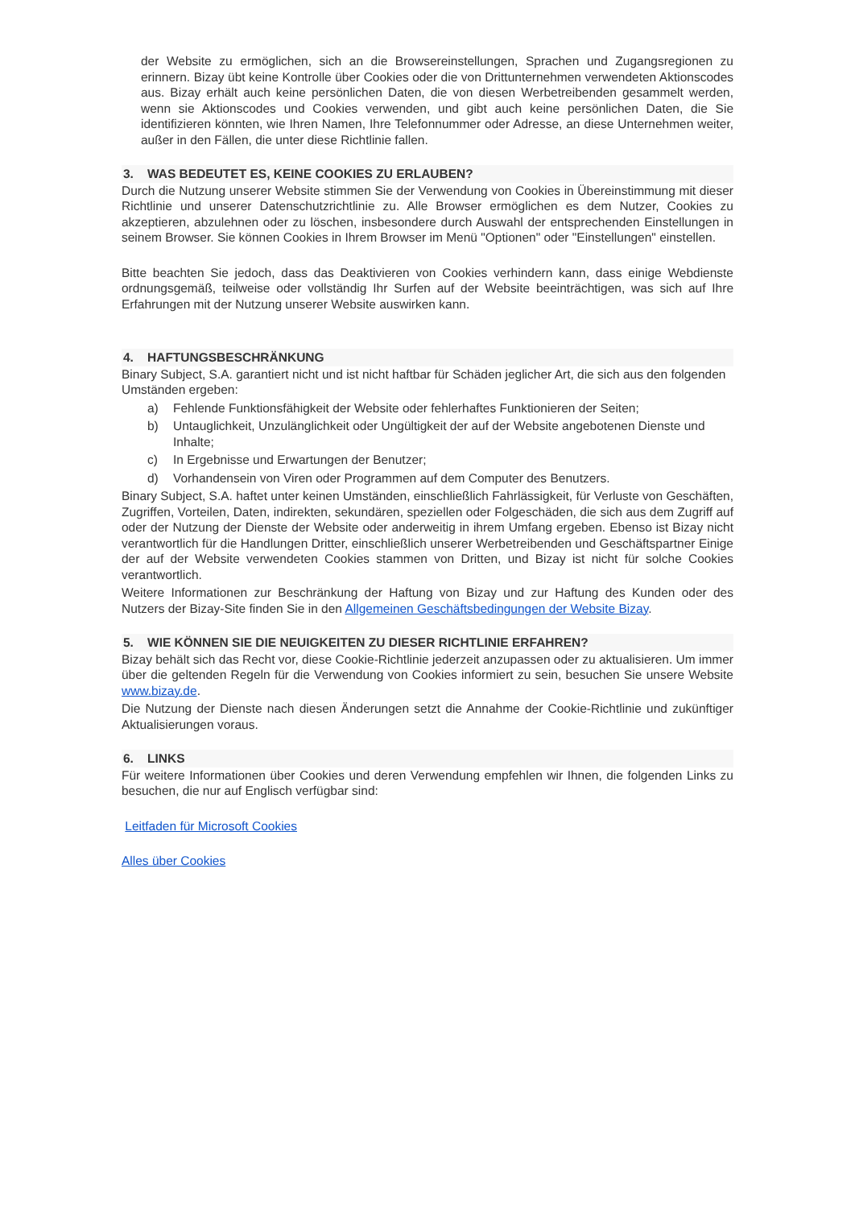der Website zu ermöglichen, sich an die Browsereinstellungen, Sprachen und Zugangsregionen zu erinnern. Bizay übt keine Kontrolle über Cookies oder die von Drittunternehmen verwendeten Aktionscodes aus. Bizay erhält auch keine persönlichen Daten, die von diesen Werbetreibenden gesammelt werden, wenn sie Aktionscodes und Cookies verwenden, und gibt auch keine persönlichen Daten, die Sie identifizieren könnten, wie Ihren Namen, Ihre Telefonnummer oder Adresse, an diese Unternehmen weiter, außer in den Fällen, die unter diese Richtlinie fallen.
3. WAS BEDEUTET ES, KEINE COOKIES ZU ERLAUBEN?
Durch die Nutzung unserer Website stimmen Sie der Verwendung von Cookies in Übereinstimmung mit dieser Richtlinie und unserer Datenschutzrichtlinie zu. Alle Browser ermöglichen es dem Nutzer, Cookies zu akzeptieren, abzulehnen oder zu löschen, insbesondere durch Auswahl der entsprechenden Einstellungen in seinem Browser. Sie können Cookies in Ihrem Browser im Menü "Optionen" oder "Einstellungen" einstellen.
Bitte beachten Sie jedoch, dass das Deaktivieren von Cookies verhindern kann, dass einige Webdienste ordnungsgemäß, teilweise oder vollständig Ihr Surfen auf der Website beeinträchtigen, was sich auf Ihre Erfahrungen mit der Nutzung unserer Website auswirken kann.
4. HAFTUNGSBESCHRÄNKUNG
Binary Subject, S.A. garantiert nicht und ist nicht haftbar für Schäden jeglicher Art, die sich aus den folgenden
Umständen ergeben:
a) Fehlende Funktionsfähigkeit der Website oder fehlerhaftes Funktionieren der Seiten;
b) Untauglichkeit, Unzulänglichkeit oder Ungültigkeit der auf der Website angebotenen Dienste und Inhalte;
c) In Ergebnisse und Erwartungen der Benutzer;
d) Vorhandensein von Viren oder Programmen auf dem Computer des Benutzers.
Binary Subject, S.A. haftet unter keinen Umständen, einschließlich Fahrlässigkeit, für Verluste von Geschäften, Zugriffen, Vorteilen, Daten, indirekten, sekundären, speziellen oder Folgeschäden, die sich aus dem Zugriff auf oder der Nutzung der Dienste der Website oder anderweitig in ihrem Umfang ergeben. Ebenso ist Bizay nicht verantwortlich für die Handlungen Dritter, einschließlich unserer Werbetreibenden und Geschäftspartner Einige der auf der Website verwendeten Cookies stammen von Dritten, und Bizay ist nicht für solche Cookies verantwortlich.
Weitere Informationen zur Beschränkung der Haftung von Bizay und zur Haftung des Kunden oder des Nutzers der Bizay-Site finden Sie in den Allgemeinen Geschäftsbedingungen der Website Bizay.
5. WIE KÖNNEN SIE DIE NEUIGKEITEN ZU DIESER RICHTLINIE ERFAHREN?
Bizay behält sich das Recht vor, diese Cookie-Richtlinie jederzeit anzupassen oder zu aktualisieren. Um immer über die geltenden Regeln für die Verwendung von Cookies informiert zu sein, besuchen Sie unsere Website www.bizay.de.
Die Nutzung der Dienste nach diesen Änderungen setzt die Annahme der Cookie-Richtlinie und zukünftiger Aktualisierungen voraus.
6. LINKS
Für weitere Informationen über Cookies und deren Verwendung empfehlen wir Ihnen, die folgenden Links zu besuchen, die nur auf Englisch verfügbar sind:
Leitfaden für Microsoft Cookies
Alles über Cookies